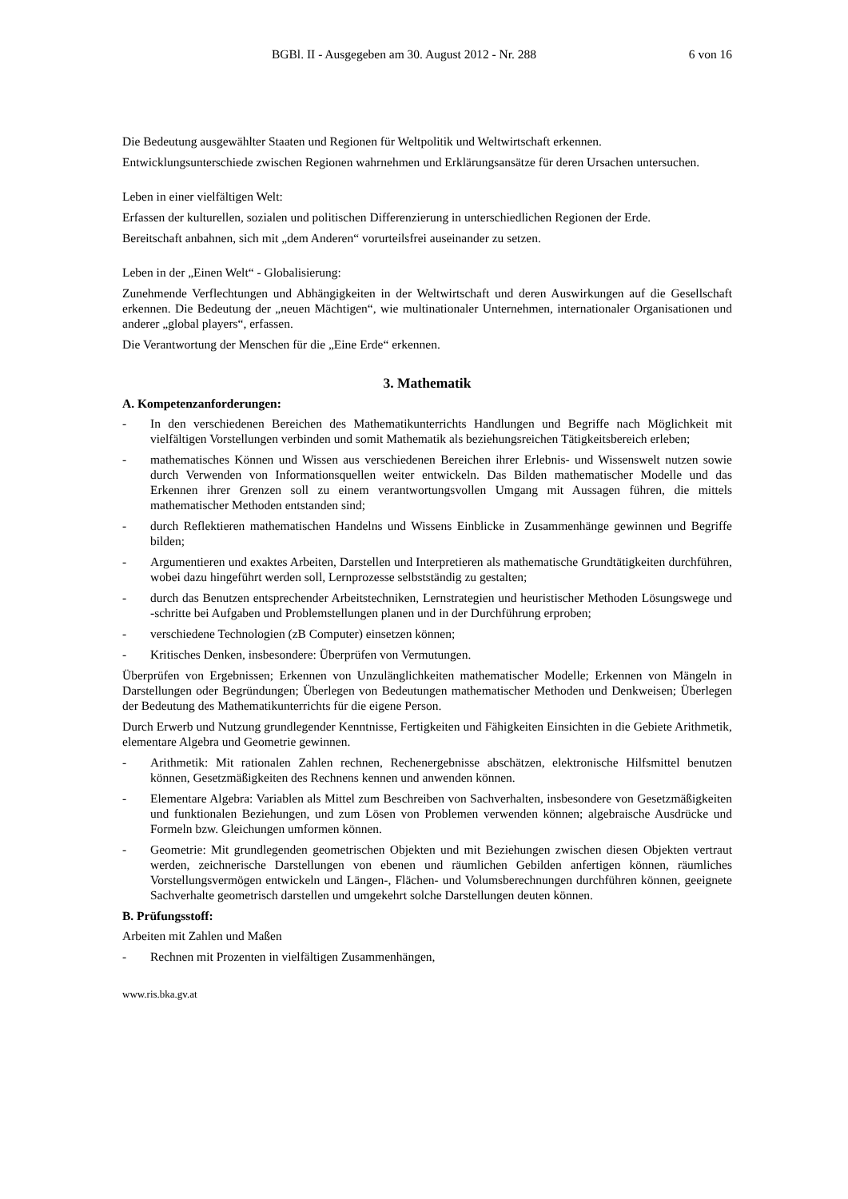BGBl. II - Ausgegeben am 30. August 2012 - Nr. 288 6 von 16
Die Bedeutung ausgewählter Staaten und Regionen für Weltpolitik und Weltwirtschaft erkennen.
Entwicklungsunterschiede zwischen Regionen wahrnehmen und Erklärungsansätze für deren Ursachen untersuchen.
Leben in einer vielfältigen Welt:
Erfassen der kulturellen, sozialen und politischen Differenzierung in unterschiedlichen Regionen der Erde.
Bereitschaft anbahnen, sich mit „dem Anderen“ vorurteilsfrei auseinander zu setzen.
Leben in der „Einen Welt“ - Globalisierung:
Zunehmende Verflechtungen und Abhängigkeiten in der Weltwirtschaft und deren Auswirkungen auf die Gesellschaft erkennen. Die Bedeutung der „neuen Mächtigen“, wie multinationaler Unternehmen, internationaler Organisationen und anderer „global players“, erfassen.
Die Verantwortung der Menschen für die „Eine Erde“ erkennen.
3. Mathematik
A. Kompetenzanforderungen:
- In den verschiedenen Bereichen des Mathematikunterrichts Handlungen und Begriffe nach Möglichkeit mit vielfältigen Vorstellungen verbinden und somit Mathematik als beziehungsreichen Tätigkeitsbereich erleben;
- mathematisches Können und Wissen aus verschiedenen Bereichen ihrer Erlebnis- und Wissenswelt nutzen sowie durch Verwenden von Informationsquellen weiter entwickeln. Das Bilden mathematischer Modelle und das Erkennen ihrer Grenzen soll zu einem verantwortungsvollen Umgang mit Aussagen führen, die mittels mathematischer Methoden entstanden sind;
- durch Reflektieren mathematischen Handelns und Wissens Einblicke in Zusammenhänge gewinnen und Begriffe bilden;
- Argumentieren und exaktes Arbeiten, Darstellen und Interpretieren als mathematische Grundtätigkeiten durchführen, wobei dazu hingeführt werden soll, Lernprozesse selbstständig zu gestalten;
- durch das Benutzen entsprechender Arbeitstechniken, Lernstrategien und heuristischer Methoden Lösungswege und -schritte bei Aufgaben und Problemstellungen planen und in der Durchführung erproben;
- verschiedene Technologien (zB Computer) einsetzen können;
- Kritisches Denken, insbesondere: Überprüfen von Vermutungen.
Überprüfen von Ergebnissen; Erkennen von Unzulänglichkeiten mathematischer Modelle; Erkennen von Mängeln in Darstellungen oder Begründungen; Überlegen von Bedeutungen mathematischer Methoden und Denkweisen; Überlegen der Bedeutung des Mathematikunterrichts für die eigene Person.
Durch Erwerb und Nutzung grundlegender Kenntnisse, Fertigkeiten und Fähigkeiten Einsichten in die Gebiete Arithmetik, elementare Algebra und Geometrie gewinnen.
- Arithmetik: Mit rationalen Zahlen rechnen, Rechenergebnisse abschätzen, elektronische Hilfsmittel benutzen können, Gesetzmäßigkeiten des Rechnens kennen und anwenden können.
- Elementare Algebra: Variablen als Mittel zum Beschreiben von Sachverhalten, insbesondere von Gesetzmäßigkeiten und funktionalen Beziehungen, und zum Lösen von Problemen verwenden können; algebraische Ausdrücke und Formeln bzw. Gleichungen umformen können.
- Geometrie: Mit grundlegenden geometrischen Objekten und mit Beziehungen zwischen diesen Objekten vertraut werden, zeichnerische Darstellungen von ebenen und räumlichen Gebilden anfertigen können, räumliches Vorstellungsvermögen entwickeln und Längen-, Flächen- und Volumsberechnungen durchführen können, geeignete Sachverhalte geometrisch darstellen und umgekehrt solche Darstellungen deuten können.
B. Prüfungsstoff:
Arbeiten mit Zahlen und Maßen
- Rechnen mit Prozenten in vielfältigen Zusammenhängen,
www.ris.bka.gv.at